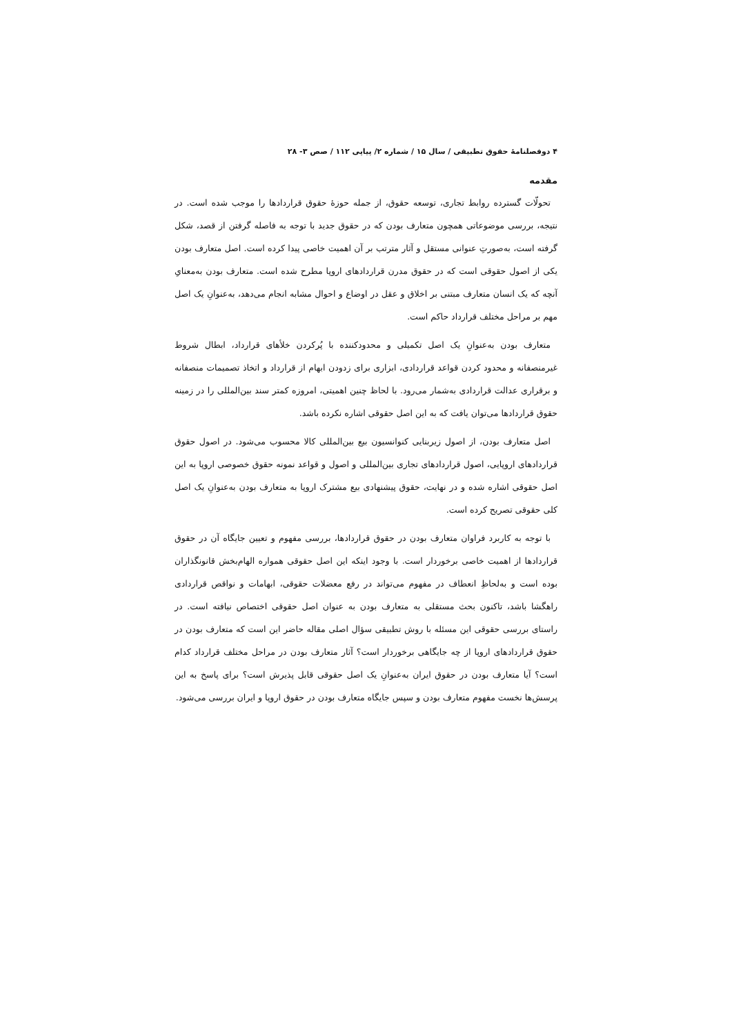۴ دوفصلنامۀ حقوق تطبیقی / سال ۱۵ / شماره ۲/ پیاپی ۱۱۲ / صص ۳- ۲۸
مقدمه
تحولّات گسترده روابط تجاری، توسعه حقوق، از جمله حوزۀ حقوق قراردادها را موجب شده است. در نتیجه، بررسی موضوعاتی همچون متعارف بودن که در حقوق جدید با توجه به فاصله گرفتن از قصد، شکل گرفته است، به‌صورتِ عنوانی مستقل و آثار مترتب بر آن اهمیت خاصی پیدا کرده است. اصل متعارف بودن یکی از اصول حقوقی است که در حقوق مدرن قراردادهای اروپا مطرح شده است. متعارف بودن به‌معنایِ آنچه که یک انسان متعارف مبتنی بر اخلاق و عقل در اوضاع و احوال مشابه انجام می‌دهد، به‌عنوانِ یک اصل مهم بر مراحل مختلف قرارداد حاکم است.
متعارف بودن به‌عنوانِ یک اصل تکمیلی و محدودکننده با پُرکردن خلأهای قرارداد، ابطال شروط غیرمنصفانه و محدود کردن قواعد قراردادی، ابزاری برای زدودن ابهام از قرارداد و اتخاذ تصمیمات منصفانه و برقراری عدالت قراردادی به‌شمار می‌رود. با لحاظ چنین اهمیتی، امروزه کمتر سند بین‌المللی را در زمینه حقوق قراردادها می‌توان یافت که به این اصل حقوقی اشاره نکرده باشد.
اصل متعارف بودن، از اصول زیربنایی کنوانسیون بیع بین‌المللی کالا محسوب می‌شود. در اصول حقوق قراردادهای اروپایی، اصول قراردادهای تجاری بین‌المللی و اصول و قواعد نمونه حقوق خصوصی اروپا به این اصل حقوقی اشاره شده و در نهایت، حقوق پیشنهادی بیع مشترک اروپا به متعارف بودن به‌عنوانِ یک اصل کلی حقوقی تصریح کرده است.
با توجه به کاربرد فراوان متعارف بودن در حقوق قراردادها، بررسی مفهوم و تعیین جایگاه آن در حقوق قراردادها از اهمیت خاصی برخوردار است. با وجود اینکه این اصل حقوقی همواره الهام‌بخش قانونگذاران بوده است و به‌لحاظِ انعطاف در مفهوم می‌تواند در رفع معضلات حقوقی، ابهامات و نواقص قراردادی راهگشا باشد، تاکنون بحث مستقلی به متعارف بودن به عنوان اصل حقوقی اختصاص نیافته است. در راستای بررسی حقوقی این مسئله با روش تطبیقی سؤال اصلی مقاله حاضر این است که متعارف بودن در حقوق قراردادهای اروپا از چه جایگاهی برخوردار است؟ آثار متعارف بودن در مراحل مختلف قرارداد کدام است؟ آیا متعارف بودن در حقوق ایران به‌عنوانِ یک اصل حقوقی قابل پذیرش است؟ برای پاسخ به این پرسش‌ها نخست مفهوم متعارف بودن و سپس جایگاه متعارف بودن در حقوق اروپا و ایران بررسی می‌شود.